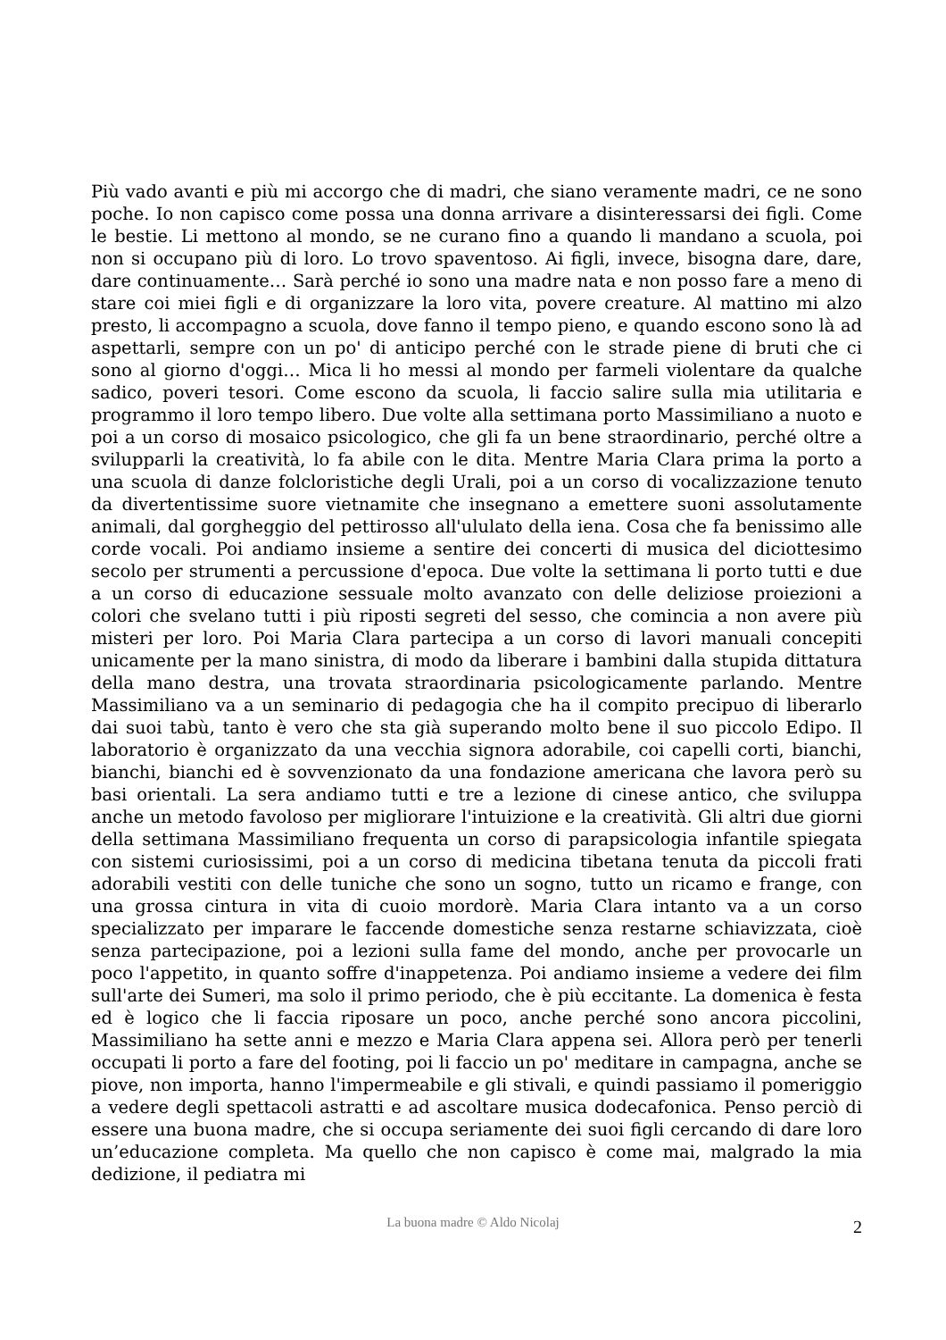Più vado avanti e più mi accorgo che di madri, che siano veramente madri, ce ne sono poche. Io non capisco come possa una donna arrivare a disinteressarsi dei figli. Come le bestie. Li mettono al mondo, se ne curano fino a quando li mandano a scuola, poi non si occupano più di loro. Lo trovo spaventoso. Ai figli, invece, bisogna dare, dare, dare continuamente… Sarà perché io sono una madre nata e non posso fare a meno di stare coi miei figli e di organizzare la loro vita, povere creature. Al mattino mi alzo presto, li accompagno a scuola, dove fanno il tempo pieno, e quando escono sono là ad aspettarli, sempre con un po' di anticipo perché con le strade piene di bruti che ci sono al giorno d'oggi… Mica li ho messi al mondo per farmeli violentare da qualche sadico, poveri tesori. Come escono da scuola, li faccio salire sulla mia utilitaria e programmo il loro tempo libero. Due volte alla settimana porto Massimiliano a nuoto e poi a un corso di mosaico psicologico, che gli fa un bene straordinario, perché oltre a svilupparli la creatività, lo fa abile con le dita. Mentre Maria Clara prima la porto a una scuola di danze folcloristiche degli Urali, poi a un corso di vocalizzazione tenuto da divertentissime suore vietnamite che insegnano a emettere suoni assolutamente animali, dal gorgheggio del pettirosso all'ululato della iena. Cosa che fa benissimo alle corde vocali. Poi andiamo insieme a sentire dei concerti di musica del diciottesimo secolo per strumenti a percussione d'epoca. Due volte la settimana li porto tutti e due a un corso di educazione sessuale molto avanzato con delle deliziose proiezioni a colori che svelano tutti i più riposti segreti del sesso, che comincia a non avere più misteri per loro. Poi Maria Clara partecipa a un corso di lavori manuali concepiti unicamente per la mano sinistra, di modo da liberare i bambini dalla stupida dittatura della mano destra, una trovata straordinaria psicologicamente parlando. Mentre Massimiliano va a un seminario di pedagogia che ha il compito precipuo di liberarlo dai suoi tabù, tanto è vero che sta già superando molto bene il suo piccolo Edipo. Il laboratorio è organizzato da una vecchia signora adorabile, coi capelli corti, bianchi, bianchi, bianchi ed è sovvenzionato da una fondazione americana che lavora però su basi orientali. La sera andiamo tutti e tre a lezione di cinese antico, che sviluppa anche un metodo favoloso per migliorare l'intuizione e la creatività. Gli altri due giorni della settimana Massimiliano frequenta un corso di parapsicologia infantile spiegata con sistemi curiosissimi, poi a un corso di medicina tibetana tenuta da piccoli frati adorabili vestiti con delle tuniche che sono un sogno, tutto un ricamo e frange, con una grossa cintura in vita di cuoio mordorè. Maria Clara intanto va a un corso specializzato per imparare le faccende domestiche senza restarne schiavizzata, cioè senza partecipazione, poi a lezioni sulla fame del mondo, anche per provocarle un poco l'appetito, in quanto soffre d'inappetenza. Poi andiamo insieme a vedere dei film sull'arte dei Sumeri, ma solo il primo periodo, che è più eccitante. La domenica è festa ed è logico che li faccia riposare un poco, anche perché sono ancora piccolini, Massimiliano ha sette anni e mezzo e Maria Clara appena sei. Allora però per tenerli occupati li porto a fare del footing, poi li faccio un po' meditare in campagna, anche se piove, non importa, hanno l'impermeabile e gli stivali, e quindi passiamo il pomeriggio a vedere degli spettacoli astratti e ad ascoltare musica dodecafonica. Penso perciò di essere una buona madre, che si occupa seriamente dei suoi figli cercando di dare loro un’educazione completa. Ma quello che non capisco è come mai, malgrado la mia dedizione, il pediatra mi
La buona madre © Aldo Nicolaj
2